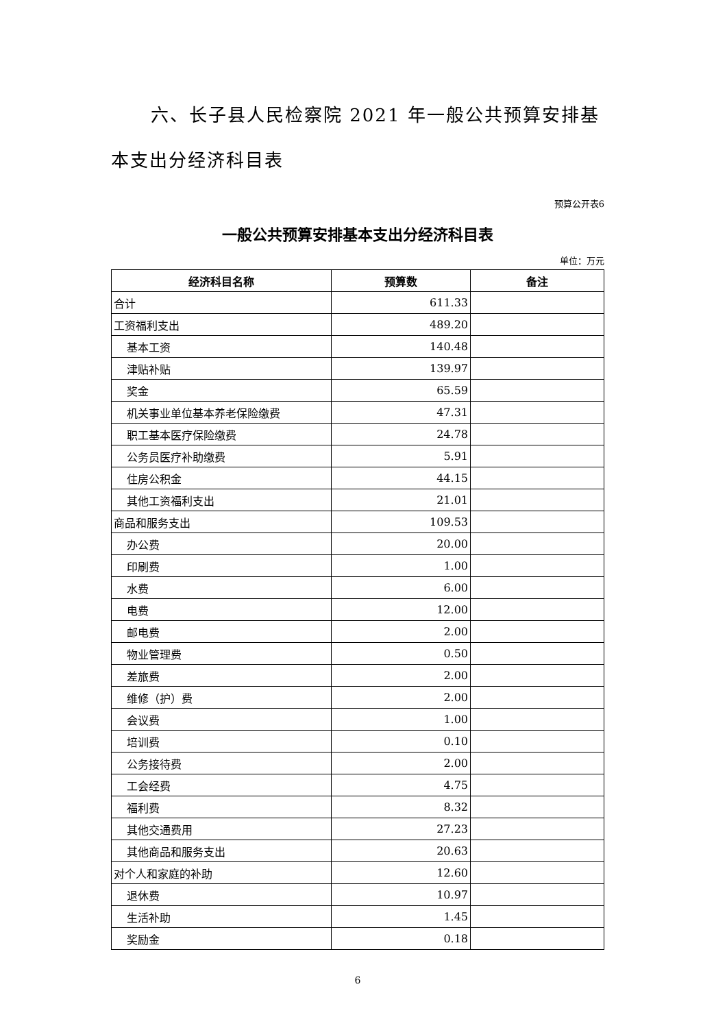六、长子县人民检察院 2021 年一般公共预算安排基本支出分经济科目表
预算公开表6
一般公共预算安排基本支出分经济科目表
单位：万元
| 经济科目名称 | 预算数 | 备注 |
| --- | --- | --- |
| 合计 | 611.33 | |
| 工资福利支出 | 489.20 | |
| 基本工资 | 140.48 | |
| 津贴补贴 | 139.97 | |
| 奖金 | 65.59 | |
| 机关事业单位基本养老保险缴费 | 47.31 | |
| 职工基本医疗保险缴费 | 24.78 | |
| 公务员医疗补助缴费 | 5.91 | |
| 住房公积金 | 44.15 | |
| 其他工资福利支出 | 21.01 | |
| 商品和服务支出 | 109.53 | |
| 办公费 | 20.00 | |
| 印刷费 | 1.00 | |
| 水费 | 6.00 | |
| 电费 | 12.00 | |
| 邮电费 | 2.00 | |
| 物业管理费 | 0.50 | |
| 差旅费 | 2.00 | |
| 维修（护）费 | 2.00 | |
| 会议费 | 1.00 | |
| 培训费 | 0.10 | |
| 公务接待费 | 2.00 | |
| 工会经费 | 4.75 | |
| 福利费 | 8.32 | |
| 其他交通费用 | 27.23 | |
| 其他商品和服务支出 | 20.63 | |
| 对个人和家庭的补助 | 12.60 | |
| 退休费 | 10.97 | |
| 生活补助 | 1.45 | |
| 奖励金 | 0.18 | |
6